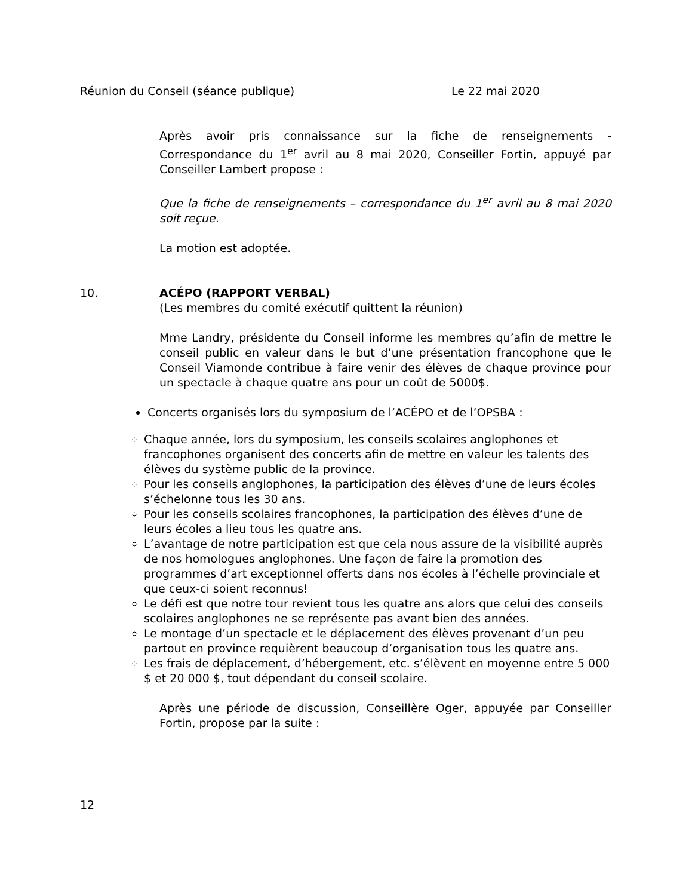Réunion du Conseil (séance publique) Le 22 mai 2020
Après avoir pris connaissance sur la fiche de renseignements - Correspondance du 1<sup>er</sup> avril au 8 mai 2020, Conseiller Fortin, appuyé par Conseiller Lambert propose :
Que la fiche de renseignements – correspondance du 1<sup>er</sup> avril au 8 mai 2020 soit reçue.
La motion est adoptée.
10. ACÉPO (RAPPORT VERBAL)
(Les membres du comité exécutif quittent la réunion)
Mme Landry, présidente du Conseil informe les membres qu’afin de mettre le conseil public en valeur dans le but d’une présentation francophone que le Conseil Viamonde contribue à faire venir des élèves de chaque province pour un spectacle à chaque quatre ans pour un coût de 5000$.
Concerts organisés lors du symposium de l’ACÉPO et de l’OPSBA :
Chaque année, lors du symposium, les conseils scolaires anglophones et francophones organisent des concerts afin de mettre en valeur les talents des élèves du système public de la province.
Pour les conseils anglophones, la participation des élèves d’une de leurs écoles s’échelonne tous les 30 ans.
Pour les conseils scolaires francophones, la participation des élèves d’une de leurs écoles a lieu tous les quatre ans.
L’avantage de notre participation est que cela nous assure de la visibilité auprès de nos homologues anglophones. Une façon de faire la promotion des programmes d’art exceptionnel offerts dans nos écoles à l’échelle provinciale et que ceux-ci soient reconnus!
Le défi est que notre tour revient tous les quatre ans alors que celui des conseils scolaires anglophones ne se représente pas avant bien des années.
Le montage d’un spectacle et le déplacement des élèves provenant d’un peu partout en province requièrent beaucoup d’organisation tous les quatre ans.
Les frais de déplacement, d’hébergement, etc. s’élèvent en moyenne entre 5 000 $ et 20 000 $, tout dépendant du conseil scolaire.
Après une période de discussion, Conseillère Oger, appuyée par Conseiller Fortin, propose par la suite :
12